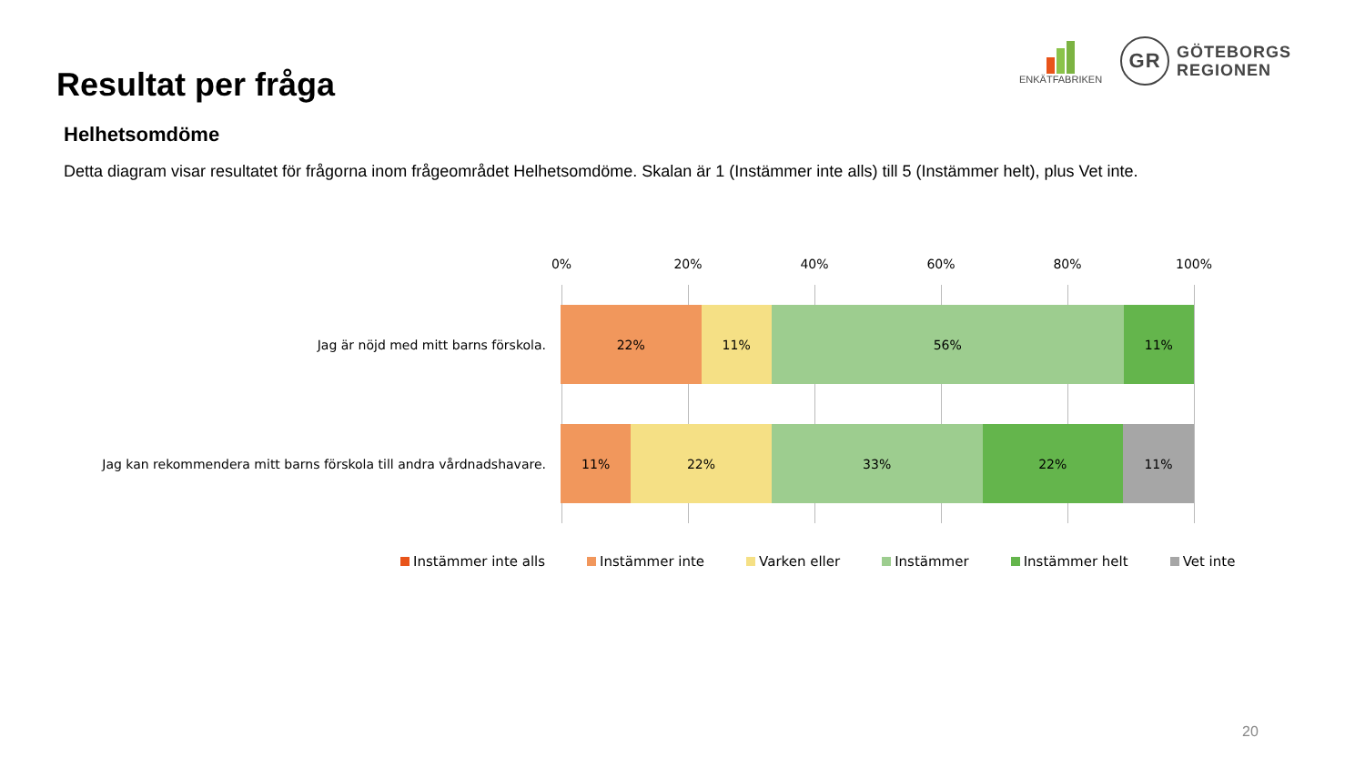Resultat per fråga
ENKÄTFABRIKEN
GR
GÖTEBORGS
REGIONEN
Helhetsomdöme
Detta diagram visar resultatet för frågorna inom frågeområdet Helhetsomdöme. Skalan är 1 (Instämmer inte alls) till 5 (Instämmer helt), plus Vet inte.
0% 20% 40% 60% 80% 100%
Jag är nöjd med mitt barns förskola.
22% 11% 56% 11%
Jag kan rekommendera mitt barns förskola till andra vårdnadshavare.
11% 22% 33% 22% 11%
Instämmer inte alls Instämmer inte Varken eller Instämmer Instämmer helt Vet inte
20